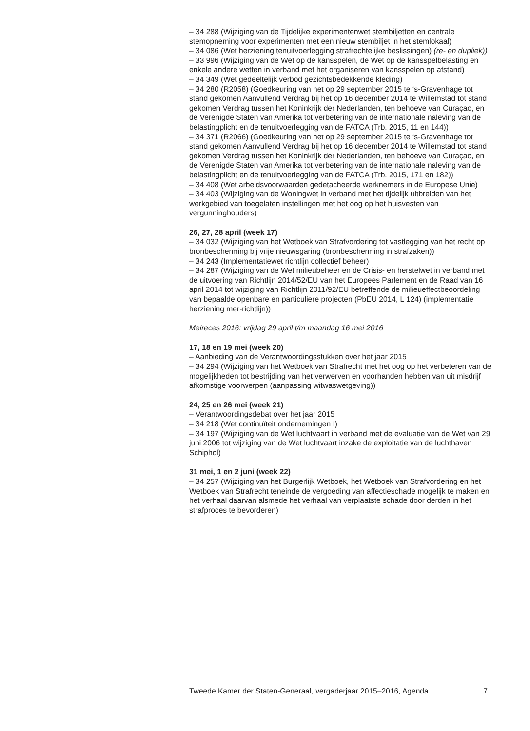– 34 288 (Wijziging van de Tijdelijke experimentenwet stembiljetten en centrale stemopneming voor experimenten met een nieuw stembiljet in het stemlokaal)
– 34 086 (Wet herziening tenuitvoerlegging strafrechtelijke beslissingen) (re- en dupliek))
– 33 996 (Wijziging van de Wet op de kansspelen, de Wet op de kansspelbelasting en enkele andere wetten in verband met het organiseren van kansspelen op afstand)
– 34 349 (Wet gedeeltelijk verbod gezichtsbedekkende kleding)
– 34 280 (R2058) (Goedkeuring van het op 29 september 2015 te ‘s-Gravenhage tot stand gekomen Aanvullend Verdrag bij het op 16 december 2014 te Willemstad tot stand gekomen Verdrag tussen het Koninkrijk der Nederlanden, ten behoeve van Curaçao, en de Verenigde Staten van Amerika tot verbetering van de internationale naleving van de belastingplicht en de tenuitvoerlegging van de FATCA (Trb. 2015, 11 en 144))
– 34 371 (R2066) (Goedkeuring van het op 29 september 2015 te ‘s-Gravenhage tot stand gekomen Aanvullend Verdrag bij het op 16 december 2014 te Willemstad tot stand gekomen Verdrag tussen het Koninkrijk der Nederlanden, ten behoeve van Curaçao, en de Verenigde Staten van Amerika tot verbetering van de internationale naleving van de belastingplicht en de tenuitvoerlegging van de FATCA (Trb. 2015, 171 en 182))
– 34 408 (Wet arbeidsvoorwaarden gedetacheerde werknemers in de Europese Unie)
– 34 403 (Wijziging van de Woningwet in verband met het tijdelijk uitbreiden van het werkgebied van toegelaten instellingen met het oog op het huisvesten van vergunninghouders)
26, 27, 28 april (week 17)
– 34 032 (Wijziging van het Wetboek van Strafvordering tot vastlegging van het recht op bronbescherming bij vrije nieuwsgaring (bronbescherming in strafzaken))
– 34 243 (Implementatiewet richtlijn collectief beheer)
– 34 287 (Wijziging van de Wet milieubeheer en de Crisis- en herstelwet in verband met de uitvoering van Richtlijn 2014/52/EU van het Europees Parlement en de Raad van 16 april 2014 tot wijziging van Richtlijn 2011/92/EU betreffende de milieueffectbeoordeling van bepaalde openbare en particuliere projecten (PbEU 2014, L 124) (implementatie herziening mer-richtlijn))
Meireces 2016: vrijdag 29 april t/m maandag 16 mei 2016
17, 18 en 19 mei (week 20)
– Aanbieding van de Verantwoordingsstukken over het jaar 2015
– 34 294 (Wijziging van het Wetboek van Strafrecht met het oog op het verbeteren van de mogelijkheden tot bestrijding van het verwerven en voorhanden hebben van uit misdrijf afkomstige voorwerpen (aanpassing witwaswetgeving))
24, 25 en 26 mei (week 21)
– Verantwoordingsdebat over het jaar 2015
– 34 218 (Wet continuïteit ondernemingen I)
– 34 197 (Wijziging van de Wet luchtvaart in verband met de evaluatie van de Wet van 29 juni 2006 tot wijziging van de Wet luchtvaart inzake de exploitatie van de luchthaven Schiphol)
31 mei, 1 en 2 juni (week 22)
– 34 257 (Wijziging van het Burgerlijk Wetboek, het Wetboek van Strafvordering en het Wetboek van Strafrecht teneinde de vergoeding van affectieschade mogelijk te maken en het verhaal daarvan alsmede het verhaal van verplaatste schade door derden in het strafproces te bevorderen)
Tweede Kamer der Staten-Generaal, vergaderjaar 2015–2016, Agenda 7